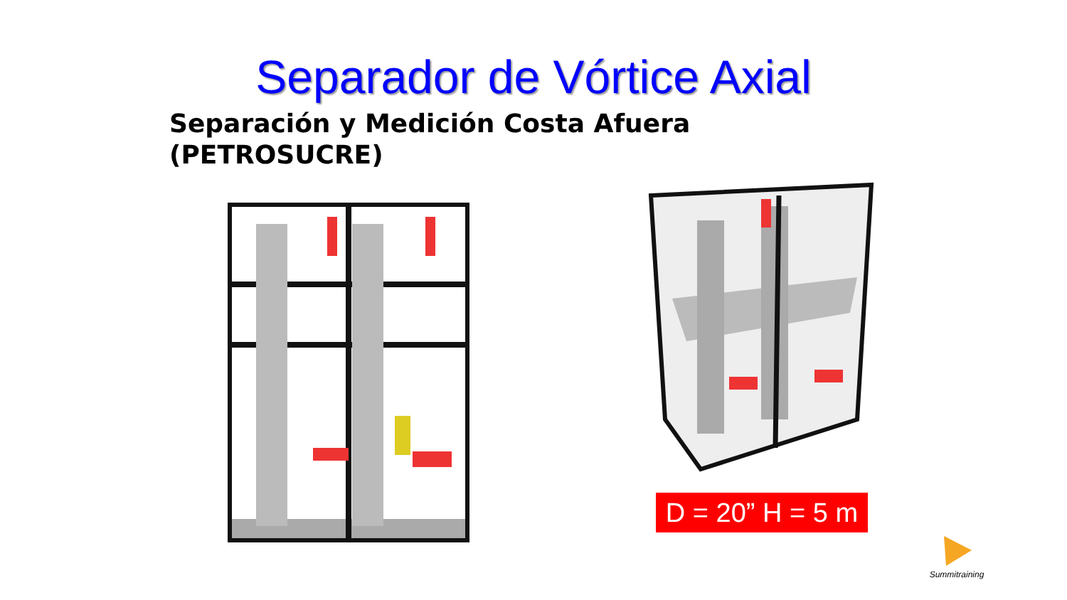Separador de Vórtice Axial
Separación y Medición Costa Afuera
(PETROSUCRE)
D = 20” H = 5 m
Summitraining